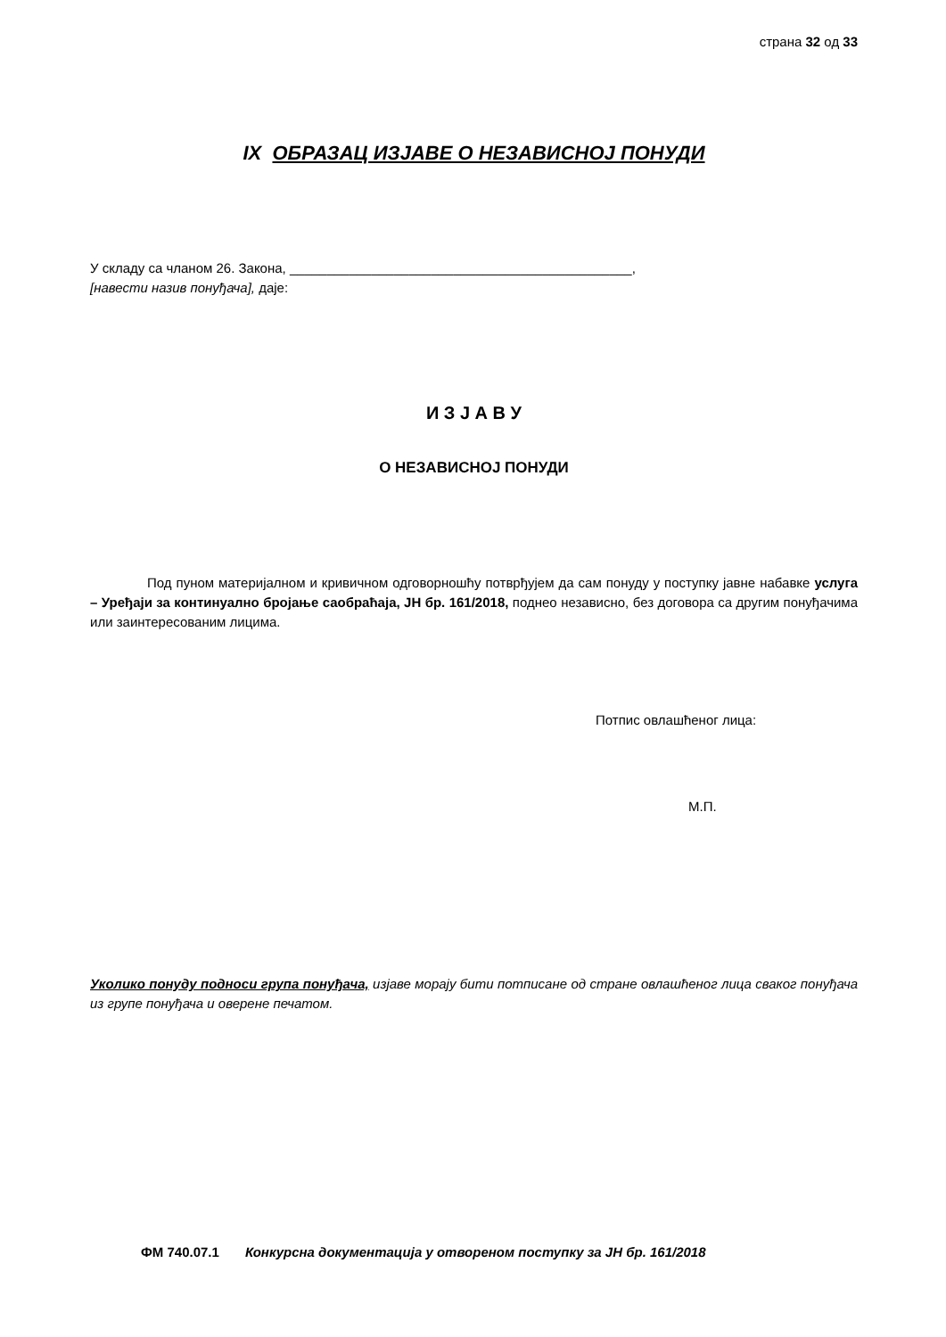страна 32 од 33
IX ОБРАЗАЦ ИЗЈАВЕ О НЕЗАВИСНОЈ ПОНУДИ
У складу са чланом 26. Закона, ______________________________________________,
[навести назив понуђача], даје:
И З Ј А В У
О НЕЗАВИСНОЈ ПОНУДИ
Под пуном материјалном и кривичном одговорношћу потврђујем да сам понуду у поступку јавне набавке услуга – Уређаји за континуално бројање саобраћаја, ЈН бр. 161/2018, поднео независно, без договора са другим понуђачима или заинтересованим лицима.
Потпис овлашћеног лица:
М.П.
Уколико понуду подноси група понуђача, изјаве морају бити потписане од стране овлашћеног лица сваког понуђача из групе понуђача и оверене печатом.
ФМ 740.07.1 Конкурсна документација у отвореном поступку за ЈН бр. 161/2018